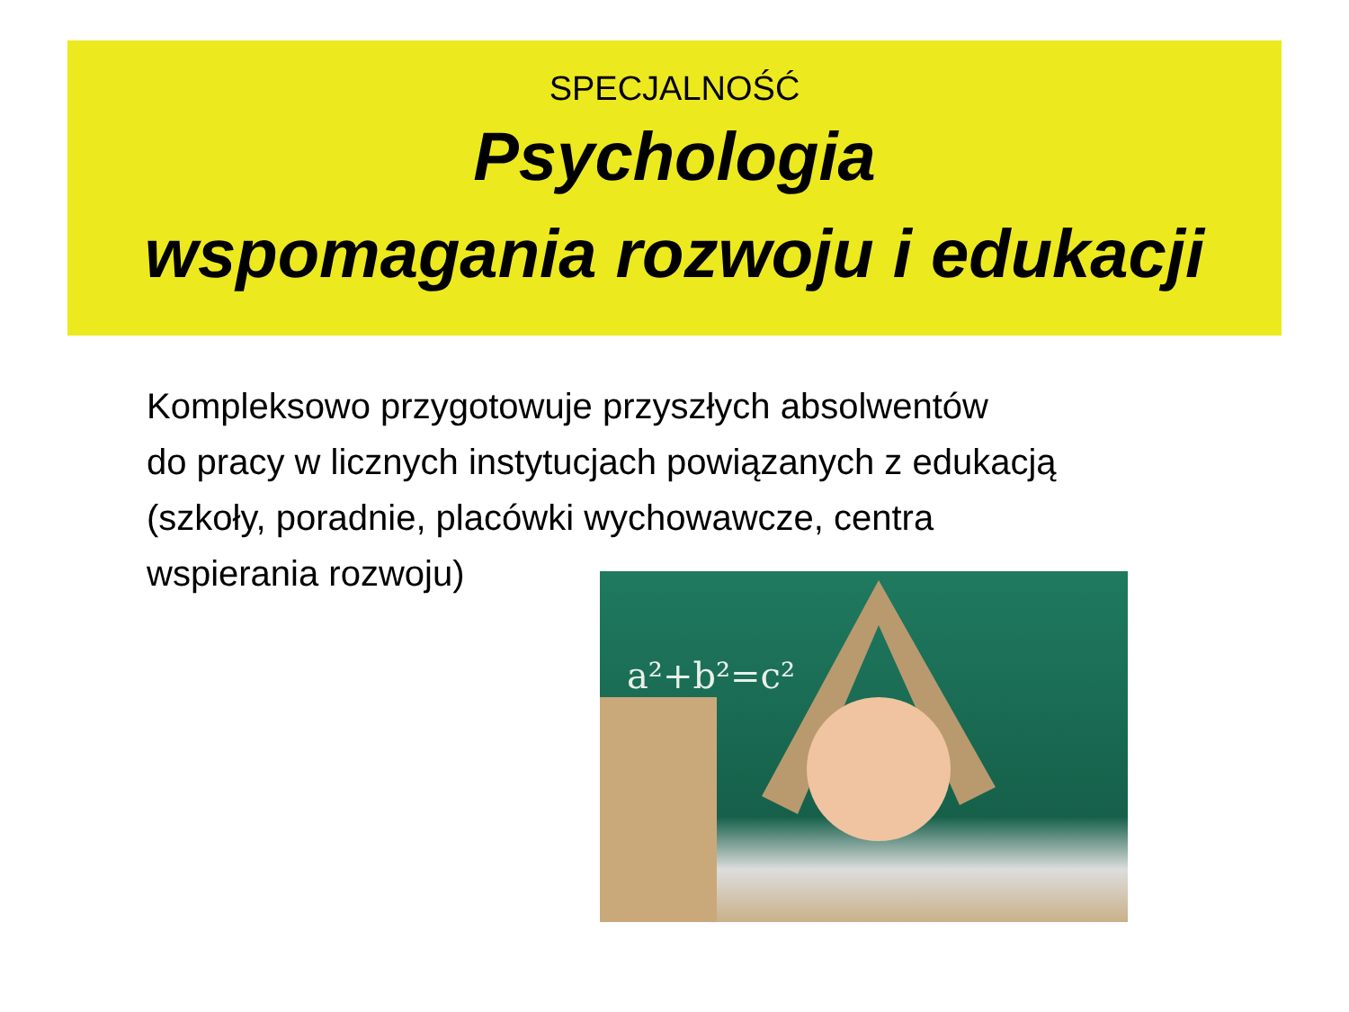SPECJALNOŚĆ
Psychologia
wspomagania rozwoju i edukacji
Kompleksowo przygotowuje przyszłych absolwentów
do pracy w licznych instytucjach powiązanych z edukacją
(szkoły, poradnie, placówki wychowawcze, centra
wspierania rozwoju)
a²+b²=c²